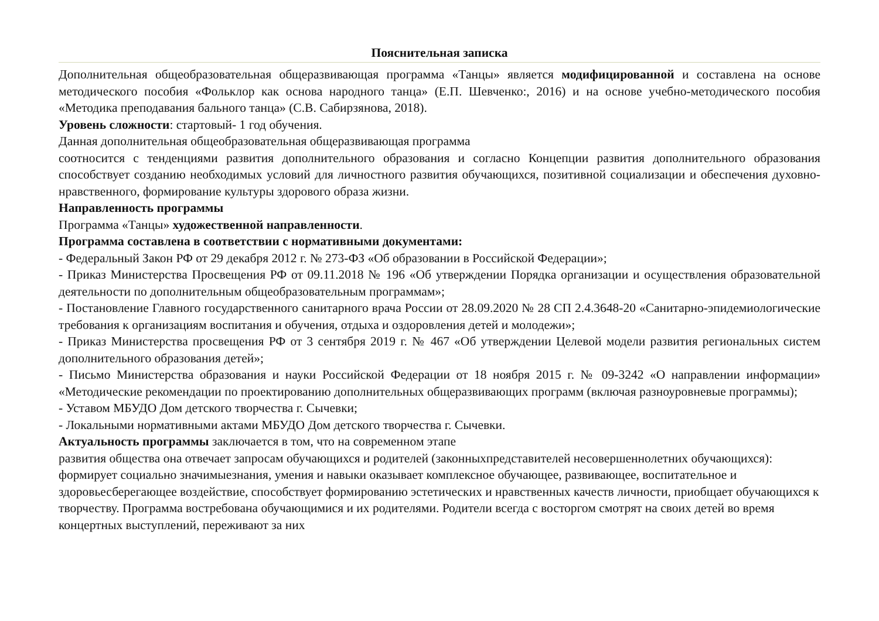Пояснительная записка
Дополнительная общеобразовательная общеразвивающая программа «Танцы» является модифицированной и составлена на основе методического пособия «Фольклор как основа народного танца» (Е.П. Шевченко:, 2016) и на основе учебно-методического пособия «Методика преподавания бального танца» (С.В. Сабирзянова, 2018).
Уровень сложности: стартовый- 1 год обучения.
Данная дополнительная общеобразовательная общеразвивающая программа
соотносится с тенденциями развития дополнительного образования и согласно Концепции развития дополнительного образования способствует созданию необходимых условий для личностного развития обучающихся, позитивной социализации и обеспечения духовно-нравственного, формирование культуры здорового образа жизни.
Направленность программы
Программа «Танцы» художественной направленности.
Программа составлена в соответствии с нормативными документами:
- Федеральный Закон РФ от 29 декабря 2012 г. № 273-ФЗ «Об образовании в Российской Федерации»;
- Приказ Министерства Просвещения РФ от 09.11.2018 № 196 «Об утверждении Порядка организации и осуществления образовательной деятельности по дополнительным общеобразовательным программам»;
- Постановление Главного государственного санитарного врача России от 28.09.2020 № 28 СП 2.4.3648-20 «Санитарно-эпидемиологические требования к организациям воспитания и обучения, отдыха и оздоровления детей и молодежи»;
- Приказ Министерства просвещения РФ от 3 сентября 2019 г. № 467 «Об утверждении Целевой модели развития региональных систем дополнительного образования детей»;
- Письмо Министерства образования и науки Российской Федерации от 18 ноября 2015 г. № 09-3242 «О направлении информации» «Методические рекомендации по проектированию дополнительных общеразвивающих программ (включая разноуровневые программы);
- Уставом МБУДО Дом детского творчества г. Сычевки;
- Локальными нормативными актами МБУДО Дом детского творчества г. Сычевки.
Актуальность программы заключается в том, что на современном этапе
развития общества она отвечает запросам обучающихся и родителей (законныхпредставителей несовершеннолетних обучающихся): формирует социально значимыезнания, умения и навыки оказывает комплексное обучающее, развивающее, воспитательное и здоровьесберегающее воздействие, способствует формированию эстетических и нравственных качеств личности, приобщает обучающихся к творчеству. Программа востребована обучающимися и их родителями. Родители всегда с восторгом смотрят на своих детей во время концертных выступлений, переживают за них